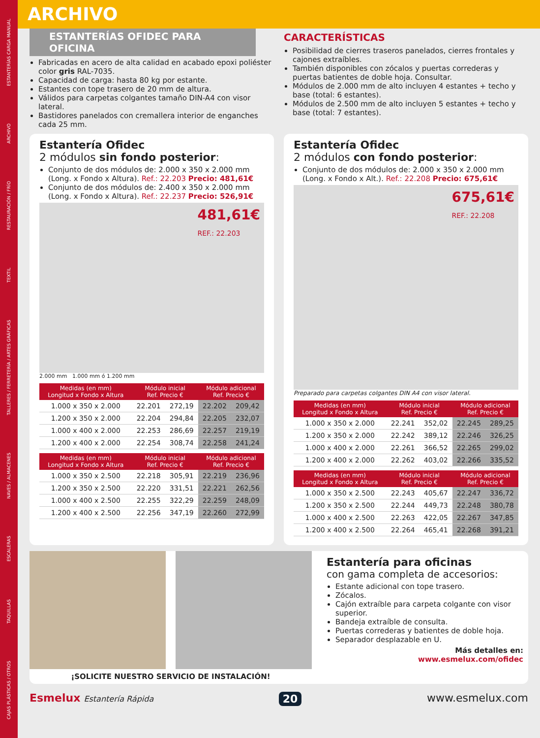ESTANTERÍAS CARGA MANUAL
ARCHIVO
RESTAURACIÓN / FRÍO
TEXTIL
TALLERES / FERRETERÍA / ARTES GRÁFICAS
NAVES / ALMACENES
ESCALERAS
TAQUILLAS
CAJAS PLÁSTICAS / OTROS
ARCHIVO
ESTANTERÍAS OFIDEC PARA OFICINA
Fabricadas en acero de alta calidad en acabado epoxi poliéster color gris RAL-7035.
Capacidad de carga: hasta 80 kg por estante.
Estantes con tope trasero de 20 mm de altura.
Válidos para carpetas colgantes tamaño DIN-A4 con visor lateral.
Bastidores panelados con cremallera interior de enganches cada 25 mm.
CARACTERÍSTICAS
Posibilidad de cierres traseros panelados, cierres frontales y cajones extraíbles.
También disponibles con zócalos y puertas correderas y puertas batientes de doble hoja. Consultar.
Módulos de 2.000 mm de alto incluyen 4 estantes + techo y base (total: 6 estantes).
Módulos de 2.500 mm de alto incluyen 5 estantes + techo y base (total: 7 estantes).
Estantería Ofidec
2 módulos sin fondo posterior:
Conjunto de dos módulos de: 2.000 x 350 x 2.000 mm (Long. x Fondo x Altura). Ref.: 22.203 Precio: 481,61€
Conjunto de dos módulos de: 2.400 x 350 x 2.000 mm (Long. x Fondo x Altura). Ref.: 22.237 Precio: 526,91€
481,61€
REF.: 22.203
2.000 mm 1.000 mm ó 1.200 mm
| Medidas (en mm) Longitud x Fondo x Altura | Módulo inicial Ref. Precio € | | Módulo adicional Ref. Precio € | |
| --- | --- | --- | --- | --- |
| 1.000 x 350 x 2.000 | 22.201 | 272,19 | 22.202 | 209,42 |
| 1.200 x 350 x 2.000 | 22.204 | 294,84 | 22.205 | 232,07 |
| 1.000 x 400 x 2.000 | 22.253 | 286,69 | 22.257 | 219,19 |
| 1.200 x 400 x 2.000 | 22.254 | 308,74 | 22.258 | 241,24 |
| Medidas (en mm) Longitud x Fondo x Altura | Módulo inicial Ref. Precio € | | Módulo adicional Ref. Precio € | |
| --- | --- | --- | --- | --- |
| 1.000 x 350 x 2.500 | 22.218 | 305,91 | 22.219 | 236,96 |
| 1.200 x 350 x 2.500 | 22.220 | 331,51 | 22.221 | 262,56 |
| 1.000 x 400 x 2.500 | 22.255 | 322,29 | 22.259 | 248,09 |
| 1.200 x 400 x 2.500 | 22.256 | 347,19 | 22.260 | 272,99 |
Estantería Ofidec
2 módulos con fondo posterior:
Conjunto de dos módulos de: 2.000 x 350 x 2.000 mm (Long. x Fondo x Alt.). Ref.: 22.208 Precio: 675,61€
675,61€
REF.: 22.208
Preparado para carpetas colgantes DIN A4 con visor lateral.
| Medidas (en mm) Longitud x Fondo x Altura | Módulo inicial Ref. Precio € | | Módulo adicional Ref. Precio € | |
| --- | --- | --- | --- | --- |
| 1.000 x 350 x 2.000 | 22.241 | 352,02 | 22.245 | 289,25 |
| 1.200 x 350 x 2.000 | 22.242 | 389,12 | 22.246 | 326,25 |
| 1.000 x 400 x 2.000 | 22.261 | 366,52 | 22.265 | 299,02 |
| 1.200 x 400 x 2.000 | 22.262 | 403,02 | 22.266 | 335,52 |
| Medidas (en mm) Longitud x Fondo x Altura | Módulo inicial Ref. Precio € | | Módulo adicional Ref. Precio € | |
| --- | --- | --- | --- | --- |
| 1.000 x 350 x 2.500 | 22.243 | 405,67 | 22.247 | 336,72 |
| 1.200 x 350 x 2.500 | 22.244 | 449,73 | 22.248 | 380,78 |
| 1.000 x 400 x 2.500 | 22.263 | 422,05 | 22.267 | 347,85 |
| 1.200 x 400 x 2.500 | 22.264 | 465,41 | 22.268 | 391,21 |
¡SOLICITE NUESTRO SERVICIO DE INSTALACIÓN!
Estantería para oficinas
con gama completa de accesorios:
Estante adicional con tope trasero.
Zócalos.
Cajón extraíble para carpeta colgante con visor superior.
Bandeja extraíble de consulta.
Puertas correderas y batientes de doble hoja.
Separador desplazable en U.
Más detalles en:
www.esmelux.com/ofidec
Esmelux Estantería Rápida 20 www.esmelux.com